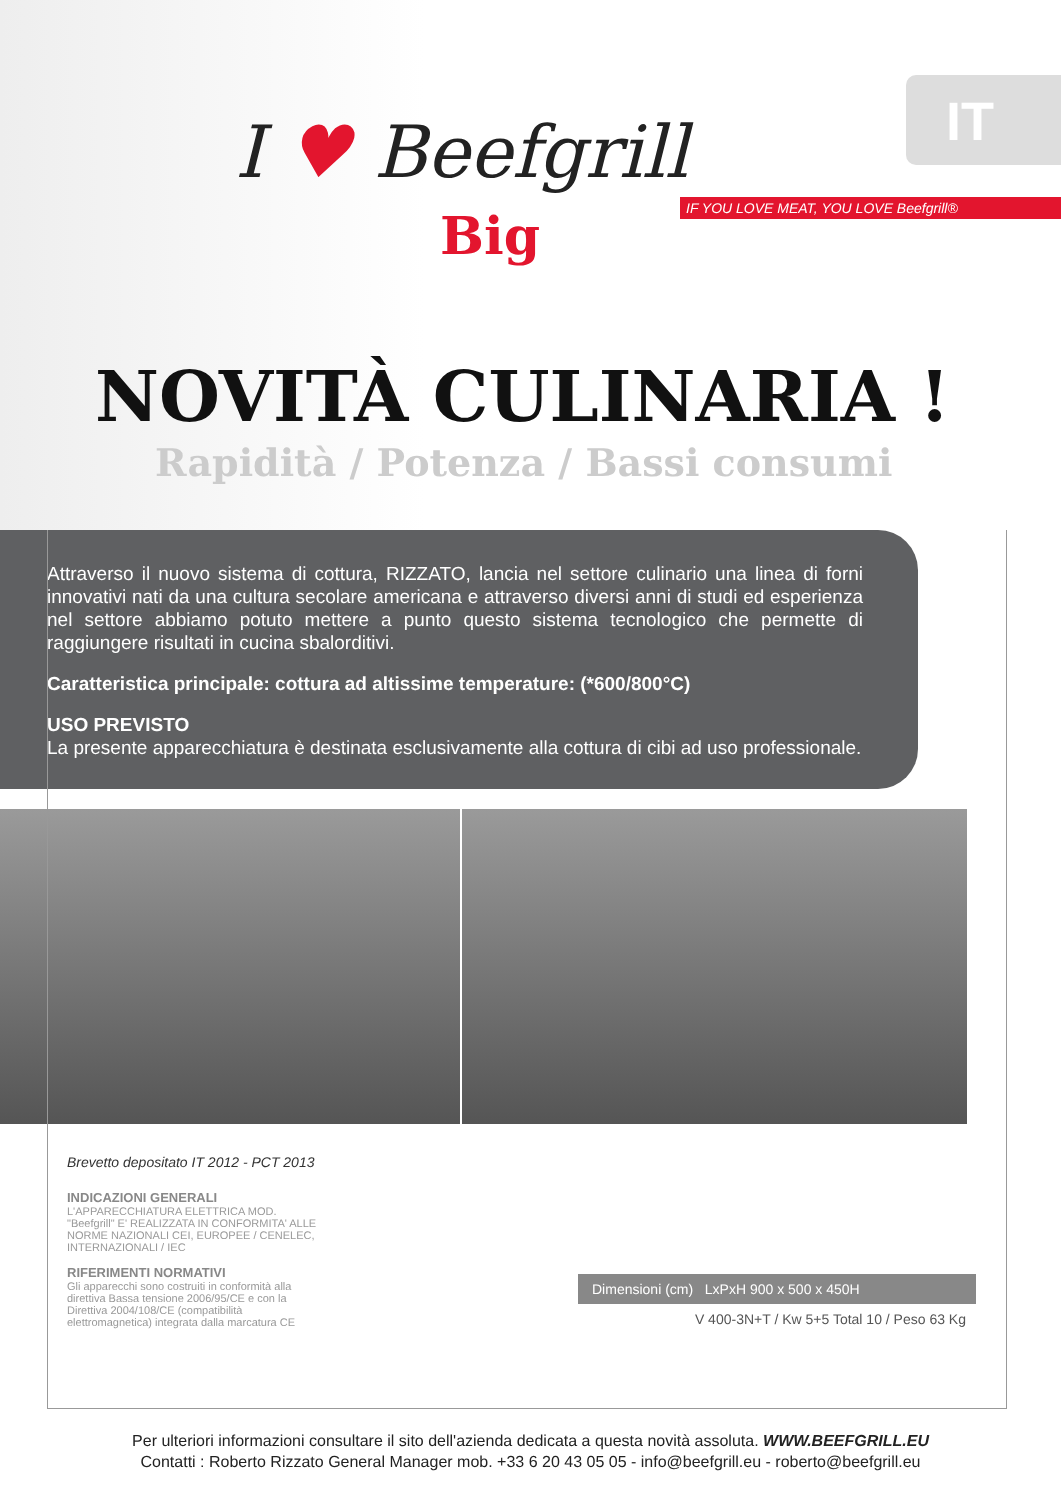IT
I ♥ Beefgrill
Big
IF YOU LOVE MEAT, YOU LOVE Beefgrill®
NOVITÀ CULINARIA !
Rapidità / Potenza / Bassi consumi
Attraverso il nuovo sistema di cottura, RIZZATO, lancia nel settore culinario una linea di forni innovativi nati da una cultura secolare americana e attraverso diversi anni di studi ed esperienza nel settore abbiamo potuto mettere a punto questo sistema tecnologico che permette di raggiungere risultati in cucina sbalorditivi.
Caratteristica principale: cottura ad altissime temperature: (*600/800°C)
USO PREVISTO
La presente apparecchiatura è destinata esclusivamente alla cottura di cibi ad uso professionale.
Brevetto depositato IT 2012 - PCT 2013
INDICAZIONI GENERALI
L'APPARECCHIATURA ELETTRICA MOD. "Beefgrill" E' REALIZZATA IN CONFORMITA' ALLE NORME NAZIONALI CEI, EUROPEE / CENELEC, INTERNAZIONALI / IEC
RIFERIMENTI NORMATIVI
Gli apparecchi sono costruiti in conformità alla direttiva Bassa tensione 2006/95/CE e con la Direttiva 2004/108/CE (compatibilità elettromagnetica) integrata dalla marcatura CE
Dimensioni (cm) LxPxH 900 x 500 x 450H
V 400-3N+T / Kw 5+5 Total 10 / Peso 63 Kg
Per ulteriori informazioni consultare il sito dell'azienda dedicata a questa novità assoluta. WWW.BEEFGRILL.EU
Contatti : Roberto Rizzato General Manager mob. +33 6 20 43 05 05 - info@beefgrill.eu - roberto@beefgrill.eu